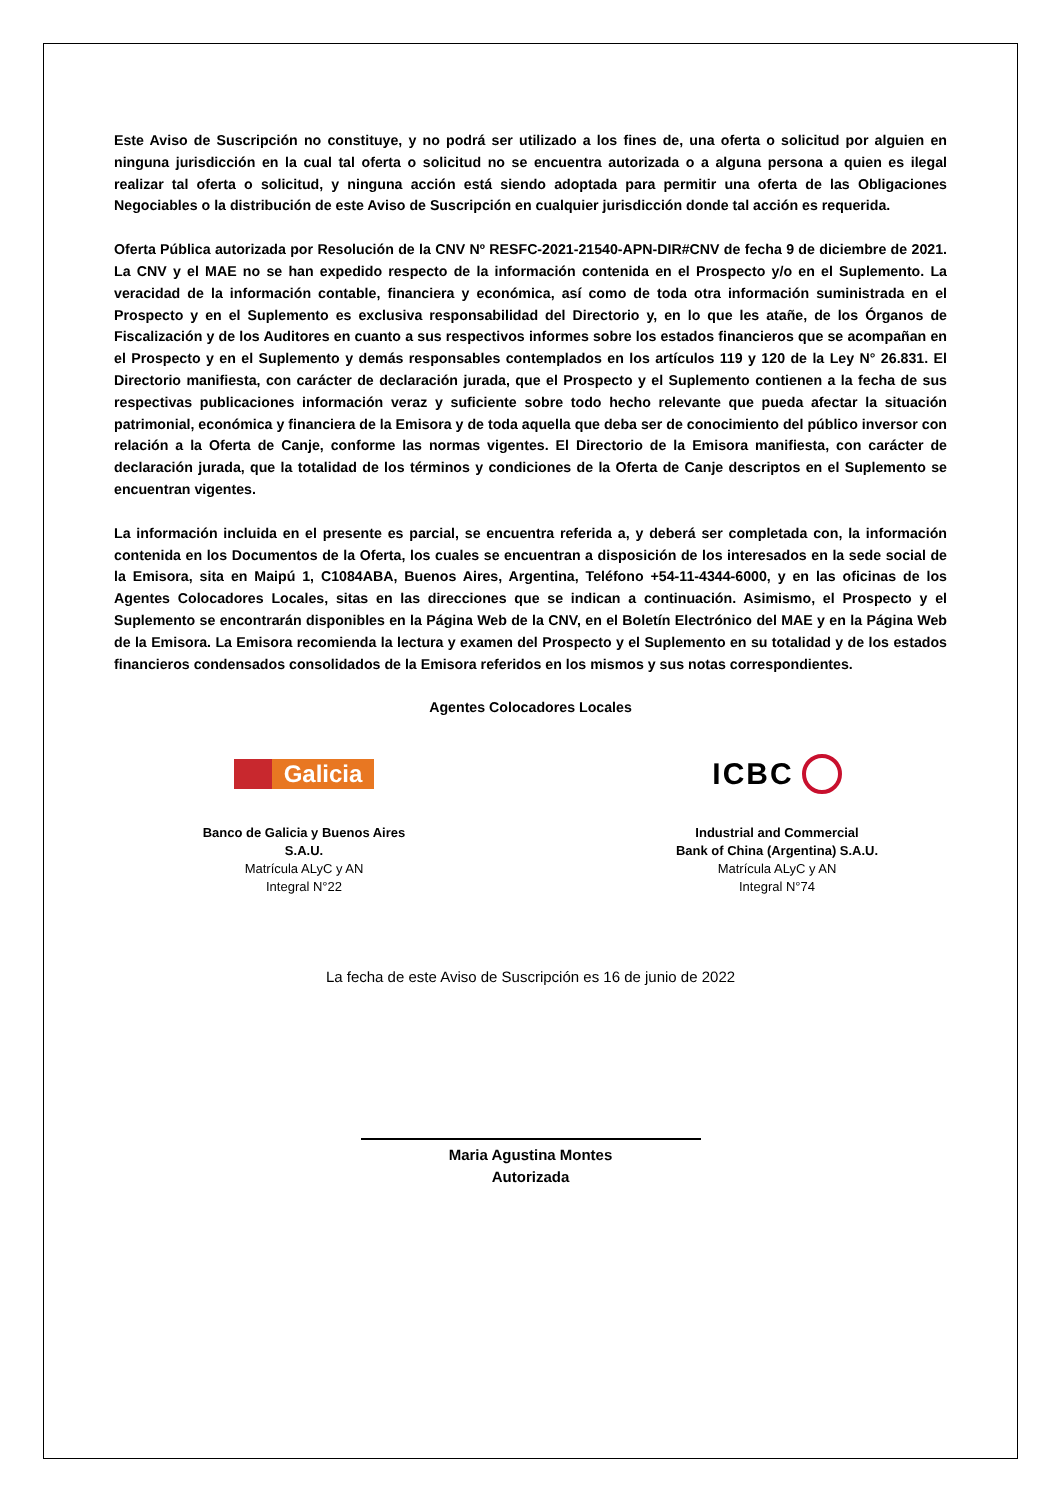Este Aviso de Suscripción no constituye, y no podrá ser utilizado a los fines de, una oferta o solicitud por alguien en ninguna jurisdicción en la cual tal oferta o solicitud no se encuentra autorizada o a alguna persona a quien es ilegal realizar tal oferta o solicitud, y ninguna acción está siendo adoptada para permitir una oferta de las Obligaciones Negociables o la distribución de este Aviso de Suscripción en cualquier jurisdicción donde tal acción es requerida.
Oferta Pública autorizada por Resolución de la CNV Nº RESFC-2021-21540-APN-DIR#CNV de fecha 9 de diciembre de 2021. La CNV y el MAE no se han expedido respecto de la información contenida en el Prospecto y/o en el Suplemento. La veracidad de la información contable, financiera y económica, así como de toda otra información suministrada en el Prospecto y en el Suplemento es exclusiva responsabilidad del Directorio y, en lo que les atañe, de los Órganos de Fiscalización y de los Auditores en cuanto a sus respectivos informes sobre los estados financieros que se acompañan en el Prospecto y en el Suplemento y demás responsables contemplados en los artículos 119 y 120 de la Ley N° 26.831. El Directorio manifiesta, con carácter de declaración jurada, que el Prospecto y el Suplemento contienen a la fecha de sus respectivas publicaciones información veraz y suficiente sobre todo hecho relevante que pueda afectar la situación patrimonial, económica y financiera de la Emisora y de toda aquella que deba ser de conocimiento del público inversor con relación a la Oferta de Canje, conforme las normas vigentes. El Directorio de la Emisora manifiesta, con carácter de declaración jurada, que la totalidad de los términos y condiciones de la Oferta de Canje descriptos en el Suplemento se encuentran vigentes.
La información incluida en el presente es parcial, se encuentra referida a, y deberá ser completada con, la información contenida en los Documentos de la Oferta, los cuales se encuentran a disposición de los interesados en la sede social de la Emisora, sita en Maipú 1, C1084ABA, Buenos Aires, Argentina, Teléfono +54-11-4344-6000, y en las oficinas de los Agentes Colocadores Locales, sitas en las direcciones que se indican a continuación. Asimismo, el Prospecto y el Suplemento se encontrarán disponibles en la Página Web de la CNV, en el Boletín Electrónico del MAE y en la Página Web de la Emisora. La Emisora recomienda la lectura y examen del Prospecto y el Suplemento en su totalidad y de los estados financieros condensados consolidados de la Emisora referidos en los mismos y sus notas correspondientes.
Agentes Colocadores Locales
Galicia
Banco de Galicia y Buenos Aires
S.A.U.
Matrícula ALyC y AN
Integral N°22
ICBC
Industrial and Commercial
Bank of China (Argentina) S.A.U.
Matrícula ALyC y AN
Integral N°74
La fecha de este Aviso de Suscripción es 16 de junio de 2022
Maria Agustina Montes
Autorizada